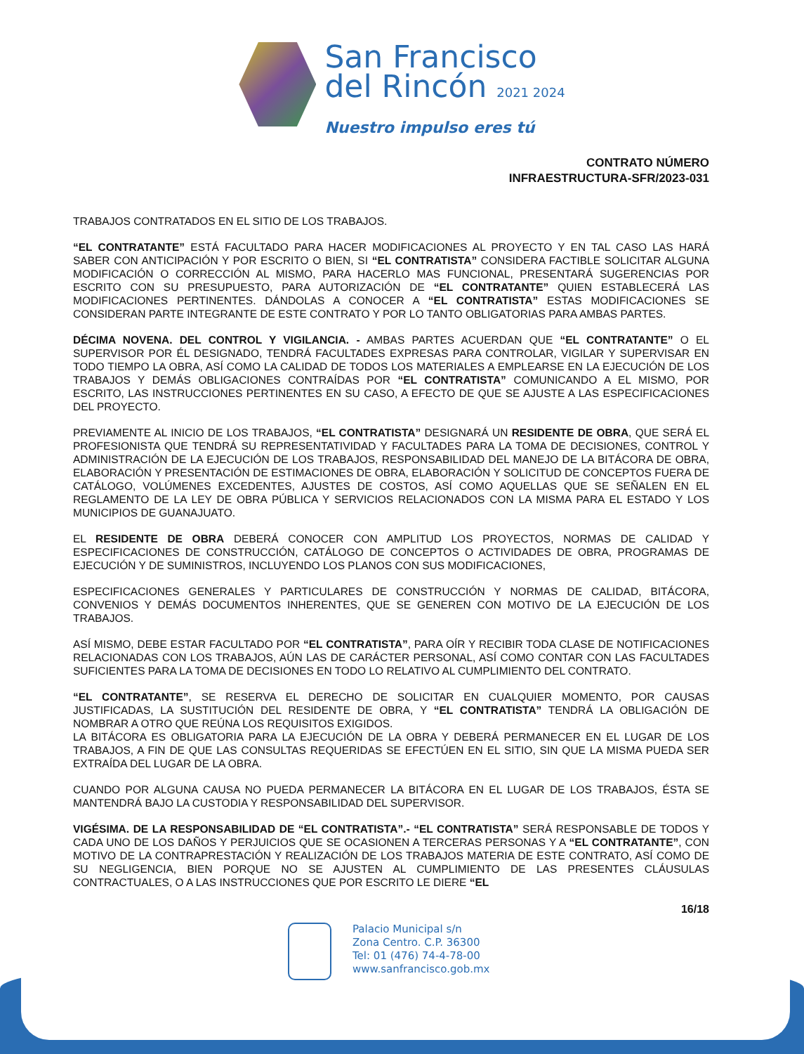San Francisco
del Rincón 2021 2024
Nuestro impulso eres tú
CONTRATO NÚMERO
INFRAESTRUCTURA-SFR/2023-031
TRABAJOS CONTRATADOS EN EL SITIO DE LOS TRABAJOS.
“EL CONTRATANTE” ESTÁ FACULTADO PARA HACER MODIFICACIONES AL PROYECTO Y EN TAL CASO LAS HARÁ SABER CON ANTICIPACIÓN Y POR ESCRITO O BIEN, SI “EL CONTRATISTA” CONSIDERA FACTIBLE SOLICITAR ALGUNA MODIFICACIÓN O CORRECCIÓN AL MISMO, PARA HACERLO MAS FUNCIONAL, PRESENTARÁ SUGERENCIAS POR ESCRITO CON SU PRESUPUESTO, PARA AUTORIZACIÓN DE “EL CONTRATANTE” QUIEN ESTABLECERÁ LAS MODIFICACIONES PERTINENTES. DÁNDOLAS A CONOCER A “EL CONTRATISTA” ESTAS MODIFICACIONES SE CONSIDERAN PARTE INTEGRANTE DE ESTE CONTRATO Y POR LO TANTO OBLIGATORIAS PARA AMBAS PARTES.
DÉCIMA NOVENA. DEL CONTROL Y VIGILANCIA. - AMBAS PARTES ACUERDAN QUE “EL CONTRATANTE” O EL SUPERVISOR POR ÉL DESIGNADO, TENDRÁ FACULTADES EXPRESAS PARA CONTROLAR, VIGILAR Y SUPERVISAR EN TODO TIEMPO LA OBRA, ASÍ COMO LA CALIDAD DE TODOS LOS MATERIALES A EMPLEARSE EN LA EJECUCIÓN DE LOS TRABAJOS Y DEMÁS OBLIGACIONES CONTRAÍDAS POR “EL CONTRATISTA” COMUNICANDO A EL MISMO, POR ESCRITO, LAS INSTRUCCIONES PERTINENTES EN SU CASO, A EFECTO DE QUE SE AJUSTE A LAS ESPECIFICACIONES DEL PROYECTO.
PREVIAMENTE AL INICIO DE LOS TRABAJOS, “EL CONTRATISTA” DESIGNARÁ UN RESIDENTE DE OBRA, QUE SERÁ EL PROFESIONISTA QUE TENDRÁ SU REPRESENTATIVIDAD Y FACULTADES PARA LA TOMA DE DECISIONES, CONTROL Y ADMINISTRACIÓN DE LA EJECUCIÓN DE LOS TRABAJOS, RESPONSABILIDAD DEL MANEJO DE LA BITÁCORA DE OBRA, ELABORACIÓN Y PRESENTACIÓN DE ESTIMACIONES DE OBRA, ELABORACIÓN Y SOLICITUD DE CONCEPTOS FUERA DE CATÁLOGO, VOLÚMENES EXCEDENTES, AJUSTES DE COSTOS, ASÍ COMO AQUELLAS QUE SE SEÑALEN EN EL REGLAMENTO DE LA LEY DE OBRA PÚBLICA Y SERVICIOS RELACIONADOS CON LA MISMA PARA EL ESTADO Y LOS MUNICIPIOS DE GUANAJUATO.
EL RESIDENTE DE OBRA DEBERÁ CONOCER CON AMPLITUD LOS PROYECTOS, NORMAS DE CALIDAD Y ESPECIFICACIONES DE CONSTRUCCIÓN, CATÁLOGO DE CONCEPTOS O ACTIVIDADES DE OBRA, PROGRAMAS DE EJECUCIÓN Y DE SUMINISTROS, INCLUYENDO LOS PLANOS CON SUS MODIFICACIONES,
ESPECIFICACIONES GENERALES Y PARTICULARES DE CONSTRUCCIÓN Y NORMAS DE CALIDAD, BITÁCORA, CONVENIOS Y DEMÁS DOCUMENTOS INHERENTES, QUE SE GENEREN CON MOTIVO DE LA EJECUCIÓN DE LOS TRABAJOS.
ASÍ MISMO, DEBE ESTAR FACULTADO POR “EL CONTRATISTA”, PARA OÍR Y RECIBIR TODA CLASE DE NOTIFICACIONES RELACIONADAS CON LOS TRABAJOS, AÚN LAS DE CARÁCTER PERSONAL, ASÍ COMO CONTAR CON LAS FACULTADES SUFICIENTES PARA LA TOMA DE DECISIONES EN TODO LO RELATIVO AL CUMPLIMIENTO DEL CONTRATO.
“EL CONTRATANTE”, SE RESERVA EL DERECHO DE SOLICITAR EN CUALQUIER MOMENTO, POR CAUSAS JUSTIFICADAS, LA SUSTITUCIÓN DEL RESIDENTE DE OBRA, Y “EL CONTRATISTA” TENDRÁ LA OBLIGACIÓN DE NOMBRAR A OTRO QUE REÚNA LOS REQUISITOS EXIGIDOS.
LA BITÁCORA ES OBLIGATORIA PARA LA EJECUCIÓN DE LA OBRA Y DEBERÁ PERMANECER EN EL LUGAR DE LOS TRABAJOS, A FIN DE QUE LAS CONSULTAS REQUERIDAS SE EFECTÚEN EN EL SITIO, SIN QUE LA MISMA PUEDA SER EXTRAÍDA DEL LUGAR DE LA OBRA.
CUANDO POR ALGUNA CAUSA NO PUEDA PERMANECER LA BITÁCORA EN EL LUGAR DE LOS TRABAJOS, ÉSTA SE MANTENDRÁ BAJO LA CUSTODIA Y RESPONSABILIDAD DEL SUPERVISOR.
VIGÉSIMA. DE LA RESPONSABILIDAD DE “EL CONTRATISTA”.- “EL CONTRATISTA” SERÁ RESPONSABLE DE TODOS Y CADA UNO DE LOS DAÑOS Y PERJUICIOS QUE SE OCASIONEN A TERCERAS PERSONAS Y A “EL CONTRATANTE”, CON MOTIVO DE LA CONTRAPRESTACIÓN Y REALIZACIÓN DE LOS TRABAJOS MATERIA DE ESTE CONTRATO, ASÍ COMO DE SU NEGLIGENCIA, BIEN PORQUE NO SE AJUSTEN AL CUMPLIMIENTO DE LAS PRESENTES CLÁUSULAS CONTRACTUALES, O A LAS INSTRUCCIONES QUE POR ESCRITO LE DIERE “EL
16/18
Palacio Municipal s/n
Zona Centro. C.P. 36300
Tel: 01 (476) 74-4-78-00
www.sanfrancisco.gob.mx